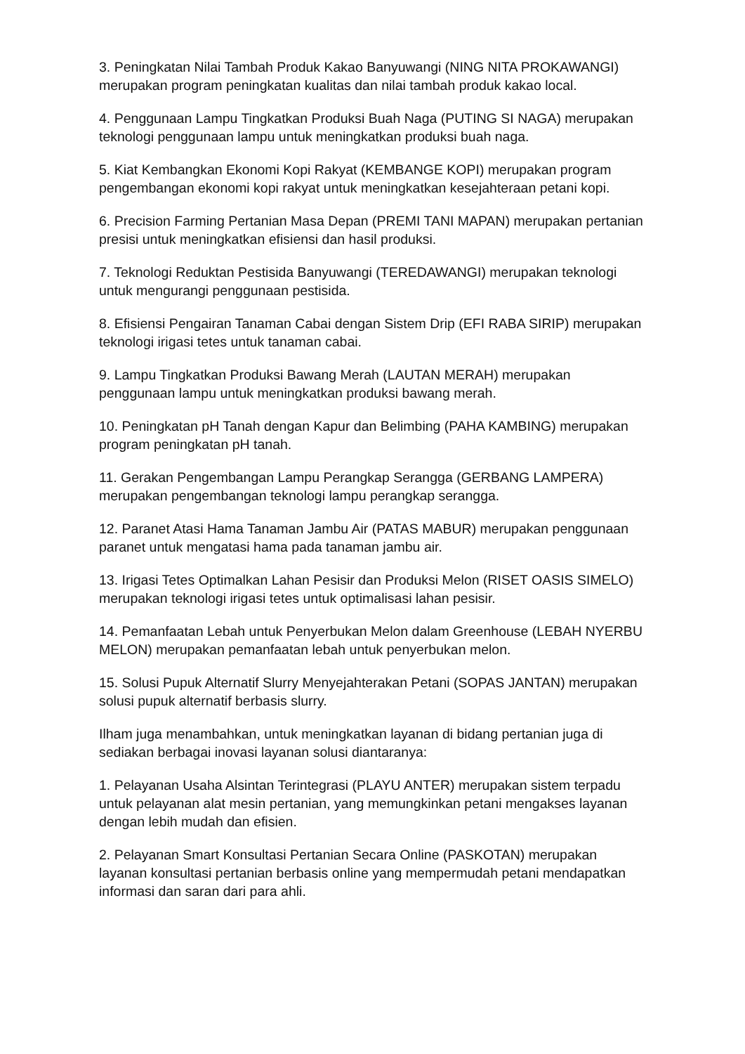3. Peningkatan Nilai Tambah Produk Kakao Banyuwangi (NING NITA PROKAWANGI) merupakan program peningkatan kualitas dan nilai tambah produk kakao local.
4. Penggunaan Lampu Tingkatkan Produksi Buah Naga (PUTING SI NAGA) merupakan teknologi penggunaan lampu untuk meningkatkan produksi buah naga.
5. Kiat Kembangkan Ekonomi Kopi Rakyat (KEMBANGE KOPI) merupakan program pengembangan ekonomi kopi rakyat untuk meningkatkan kesejahteraan petani kopi.
6. Precision Farming Pertanian Masa Depan (PREMI TANI MAPAN) merupakan pertanian presisi untuk meningkatkan efisiensi dan hasil produksi.
7. Teknologi Reduktan Pestisida Banyuwangi (TEREDAWANGI) merupakan teknologi untuk mengurangi penggunaan pestisida.
8. Efisiensi Pengairan Tanaman Cabai dengan Sistem Drip (EFI RABA SIRIP) merupakan teknologi irigasi tetes untuk tanaman cabai.
9. Lampu Tingkatkan Produksi Bawang Merah (LAUTAN MERAH) merupakan penggunaan lampu untuk meningkatkan produksi bawang merah.
10. Peningkatan pH Tanah dengan Kapur dan Belimbing (PAHA KAMBING) merupakan program peningkatan pH tanah.
11. Gerakan Pengembangan Lampu Perangkap Serangga (GERBANG LAMPERA) merupakan pengembangan teknologi lampu perangkap serangga.
12. Paranet Atasi Hama Tanaman Jambu Air (PATAS MABUR) merupakan penggunaan paranet untuk mengatasi hama pada tanaman jambu air.
13. Irigasi Tetes Optimalkan Lahan Pesisir dan Produksi Melon (RISET OASIS SIMELO) merupakan teknologi irigasi tetes untuk optimalisasi lahan pesisir.
14. Pemanfaatan Lebah untuk Penyerbukan Melon dalam Greenhouse (LEBAH NYERBU MELON) merupakan pemanfaatan lebah untuk penyerbukan melon.
15. Solusi Pupuk Alternatif Slurry Menyejahterakan Petani (SOPAS JANTAN) merupakan solusi pupuk alternatif berbasis slurry.
Ilham juga menambahkan, untuk meningkatkan layanan di bidang pertanian juga di sediakan berbagai inovasi layanan solusi diantaranya:
1. Pelayanan Usaha Alsintan Terintegrasi (PLAYU ANTER) merupakan sistem terpadu untuk pelayanan alat mesin pertanian, yang memungkinkan petani mengakses layanan dengan lebih mudah dan efisien.
2. Pelayanan Smart Konsultasi Pertanian Secara Online (PASKOTAN) merupakan layanan konsultasi pertanian berbasis online yang mempermudah petani mendapatkan informasi dan saran dari para ahli.